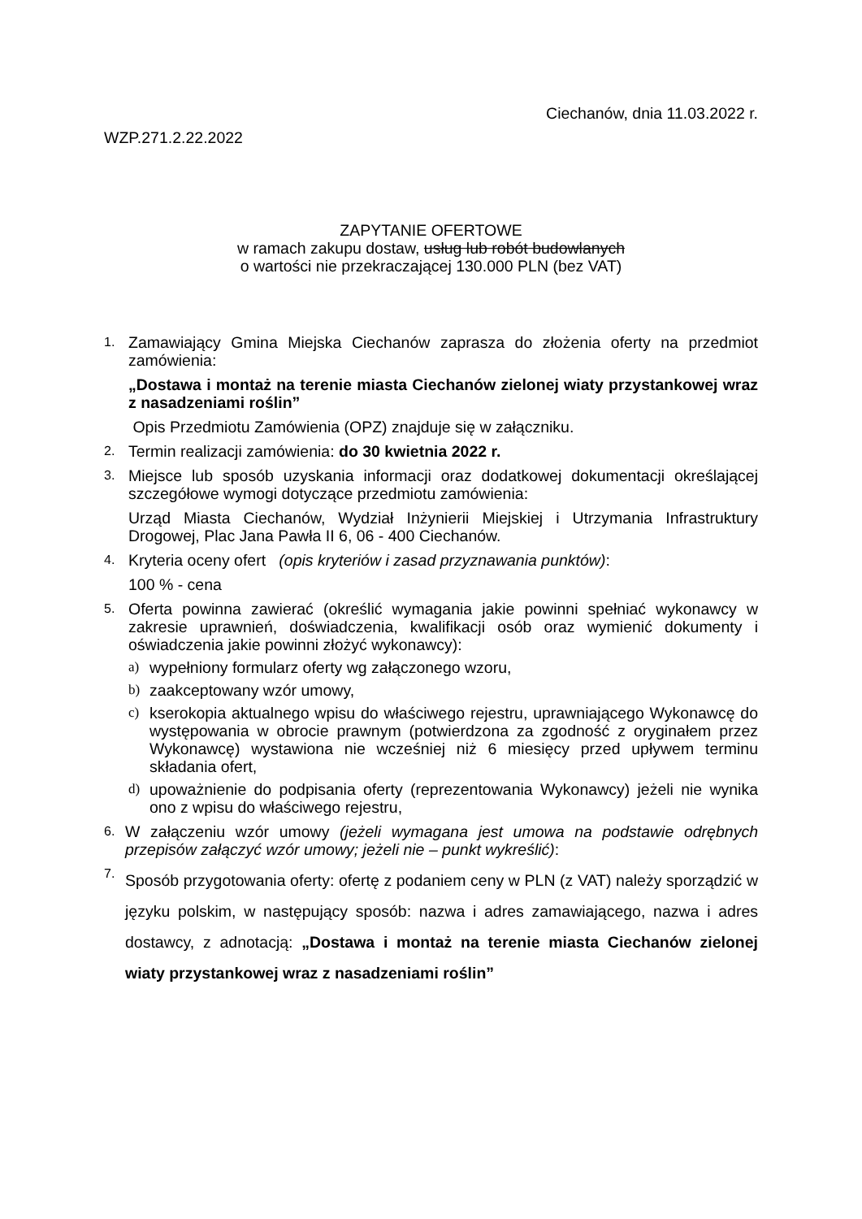Ciechanów, dnia 11.03.2022 r.
WZP.271.2.22.2022
ZAPYTANIE OFERTOWE
w ramach zakupu dostaw, usług lub robót budowlanych
o wartości nie przekraczającej 130.000 PLN (bez VAT)
1.
Zamawiający Gmina Miejska Ciechanów zaprasza do złożenia oferty na przedmiot zamówienia:
„Dostawa i montaż na terenie miasta Ciechanów zielonej wiaty przystankowej wraz z nasadzeniami roślin”
Opis Przedmiotu Zamówienia (OPZ) znajduje się w załączniku.
2.
Termin realizacji zamówienia: do 30 kwietnia 2022 r.
3.
Miejsce lub sposób uzyskania informacji oraz dodatkowej dokumentacji określającej szczegółowe wymogi dotyczące przedmiotu zamówienia:
Urząd Miasta Ciechanów, Wydział Inżynierii Miejskiej i Utrzymania Infrastruktury Drogowej, Plac Jana Pawła II 6, 06 - 400 Ciechanów.
4.
Kryteria oceny ofert (opis kryteriów i zasad przyznawania punktów):
100 % - cena
5.
Oferta powinna zawierać (określić wymagania jakie powinni spełniać wykonawcy w zakresie uprawnień, doświadczenia, kwalifikacji osób oraz wymienić dokumenty i oświadczenia jakie powinni złożyć wykonawcy):
a) wypełniony formularz oferty wg załączonego wzoru,
b) zaakceptowany wzór umowy,
c) kserokopia aktualnego wpisu do właściwego rejestru, uprawniającego Wykonawcę do występowania w obrocie prawnym (potwierdzona za zgodność z oryginałem przez Wykonawcę) wystawiona nie wcześniej niż 6 miesięcy przed upływem terminu składania ofert,
d) upoważnienie do podpisania oferty (reprezentowania Wykonawcy) jeżeli nie wynika ono z wpisu do właściwego rejestru,
6.
W załączeniu wzór umowy (jeżeli wymagana jest umowa na podstawie odrębnych przepisów załączyć wzór umowy; jeżeli nie – punkt wykreślić):
7.
Sposób przygotowania oferty: ofertę z podaniem ceny w PLN (z VAT) należy sporządzić w języku polskim, w następujący sposób: nazwa i adres zamawiającego, nazwa i adres dostawcy, z adnotacją: „Dostawa i montaż na terenie miasta Ciechanów zielonej wiaty przystankowej wraz z nasadzeniami roślin”